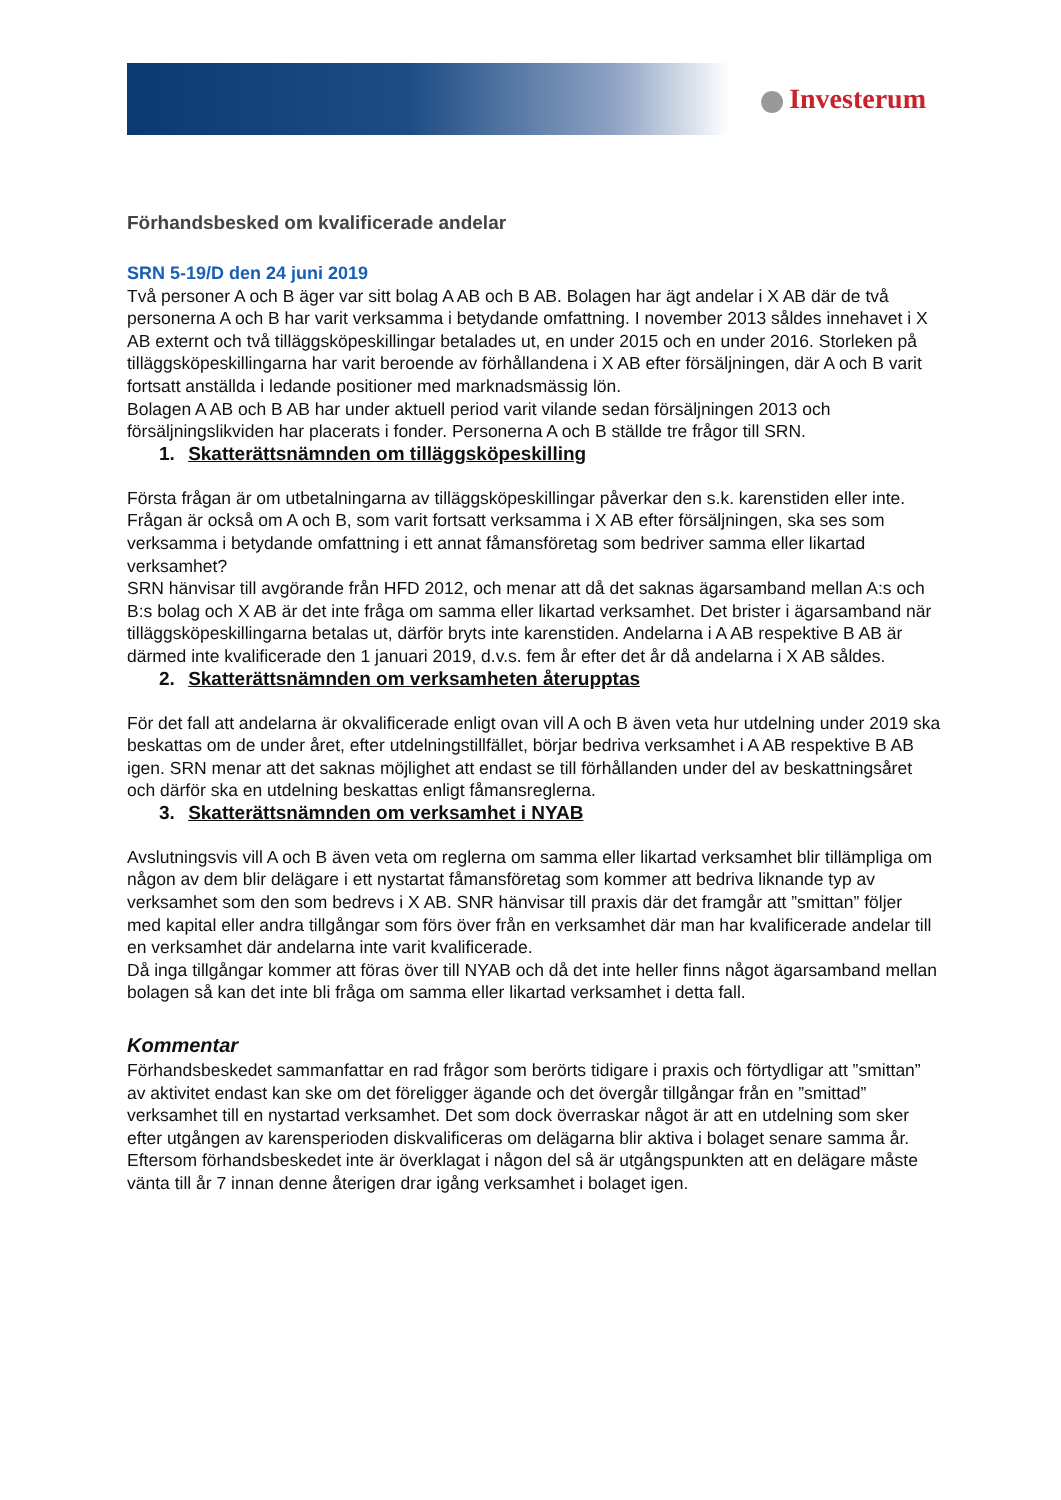Investerum
Förhandsbesked om kvalificerade andelar
SRN 5-19/D den 24 juni 2019
Två personer A och B äger var sitt bolag A AB och B AB. Bolagen har ägt andelar i X AB där de två personerna A och B har varit verksamma i betydande omfattning. I november 2013 såldes innehavet i X AB externt och två tilläggsköpeskillingar betalades ut, en under 2015 och en under 2016. Storleken på tilläggsköpeskillingarna har varit beroende av förhållandena i X AB efter försäljningen, där A och B varit fortsatt anställda i ledande positioner med marknadsmässig lön.
Bolagen A AB och B AB har under aktuell period varit vilande sedan försäljningen 2013 och försäljningslikviden har placerats i fonder. Personerna A och B ställde tre frågor till SRN.
1. Skatterättsnämnden om tilläggsköpeskilling
Första frågan är om utbetalningarna av tilläggsköpeskillingar påverkar den s.k. karenstiden eller inte. Frågan är också om A och B, som varit fortsatt verksamma i X AB efter försäljningen, ska ses som verksamma i betydande omfattning i ett annat fåmansföretag som bedriver samma eller likartad verksamhet?
SRN hänvisar till avgörande från HFD 2012, och menar att då det saknas ägarsamband mellan A:s och B:s bolag och X AB är det inte fråga om samma eller likartad verksamhet. Det brister i ägarsamband när tilläggsköpeskillingarna betalas ut, därför bryts inte karenstiden. Andelarna i A AB respektive B AB är därmed inte kvalificerade den 1 januari 2019, d.v.s. fem år efter det år då andelarna i X AB såldes.
2. Skatterättsnämnden om verksamheten återupptas
För det fall att andelarna är okvalificerade enligt ovan vill A och B även veta hur utdelning under 2019 ska beskattas om de under året, efter utdelningstillfället, börjar bedriva verksamhet i A AB respektive B AB igen. SRN menar att det saknas möjlighet att endast se till förhållanden under del av beskattningsåret och därför ska en utdelning beskattas enligt fåmansreglerna.
3. Skatterättsnämnden om verksamhet i NYAB
Avslutningsvis vill A och B även veta om reglerna om samma eller likartad verksamhet blir tillämpliga om någon av dem blir delägare i ett nystartat fåmansföretag som kommer att bedriva liknande typ av verksamhet som den som bedrevs i X AB. SNR hänvisar till praxis där det framgår att ”smittan” följer med kapital eller andra tillgångar som förs över från en verksamhet där man har kvalificerade andelar till en verksamhet där andelarna inte varit kvalificerade.
Då inga tillgångar kommer att föras över till NYAB och då det inte heller finns något ägarsamband mellan bolagen så kan det inte bli fråga om samma eller likartad verksamhet i detta fall.
Kommentar
Förhandsbeskedet sammanfattar en rad frågor som berörts tidigare i praxis och förtydligar att ”smittan” av aktivitet endast kan ske om det föreligger ägande och det övergår tillgångar från en ”smittad” verksamhet till en nystartad verksamhet. Det som dock överraskar något är att en utdelning som sker efter utgången av karensperioden diskvalificeras om delägarna blir aktiva i bolaget senare samma år. Eftersom förhandsbeskedet inte är överklagat i någon del så är utgångspunkten att en delägare måste vänta till år 7 innan denne återigen drar igång verksamhet i bolaget igen.